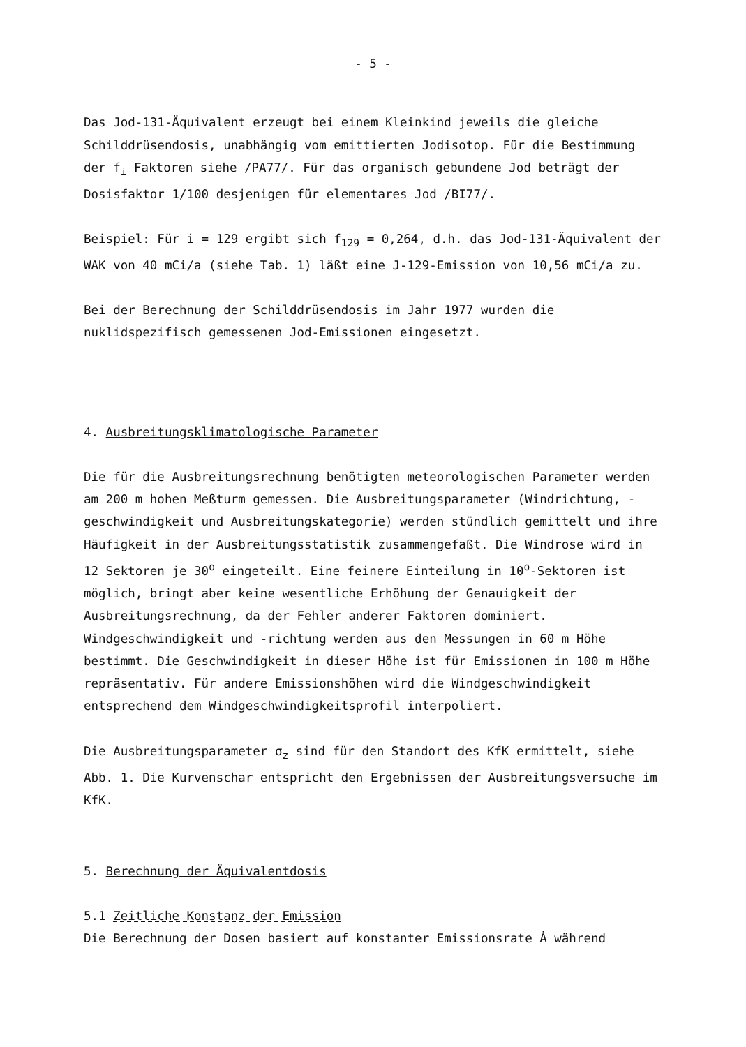- 5 -
Das Jod-131-Äquivalent erzeugt bei einem Kleinkind jeweils die gleiche Schilddrüsendosis, unabhängig vom emittierten Jodisotop. Für die Bestimmung der f<sub>i</sub> Faktoren siehe /PA77/. Für das organisch gebundene Jod beträgt der Dosisfaktor 1/100 desjenigen für elementares Jod /BI77/.
Beispiel: Für i = 129 ergibt sich f<sub>129</sub> = 0,264, d.h. das Jod-131-Äquivalent der WAK von 40 mCi/a (siehe Tab. 1) läßt eine J-129-Emission von 10,56 mCi/a zu.
Bei der Berechnung der Schilddrüsendosis im Jahr 1977 wurden die nuklidspezifisch gemessenen Jod-Emissionen eingesetzt.
4. Ausbreitungsklimatologische Parameter
Die für die Ausbreitungsrechnung benötigten meteorologischen Parameter werden am 200 m hohen Meßturm gemessen. Die Ausbreitungsparameter (Windrichtung, -geschwindigkeit und Ausbreitungskategorie) werden stündlich gemittelt und ihre Häufigkeit in der Ausbreitungsstatistik zusammengefaßt. Die Windrose wird in 12 Sektoren je 30<sup>o</sup> eingeteilt. Eine feinere Einteilung in 10<sup>o</sup>-Sektoren ist möglich, bringt aber keine wesentliche Erhöhung der Genauigkeit der Ausbreitungsrechnung, da der Fehler anderer Faktoren dominiert. Windgeschwindigkeit und -richtung werden aus den Messungen in 60 m Höhe bestimmt. Die Geschwindigkeit in dieser Höhe ist für Emissionen in 100 m Höhe repräsentativ. Für andere Emissionshöhen wird die Windgeschwindigkeit entsprechend dem Windgeschwindigkeitsprofil interpoliert.
Die Ausbreitungsparameter σ<sub>z</sub> sind für den Standort des KfK ermittelt, siehe Abb. 1. Die Kurvenschar entspricht den Ergebnissen der Ausbreitungsversuche im KfK.
5. Berechnung der Äquivalentdosis
5.1 Zeitliche Konstanz der Emission
Die Berechnung der Dosen basiert auf konstanter Emissionsrate Ȧ während